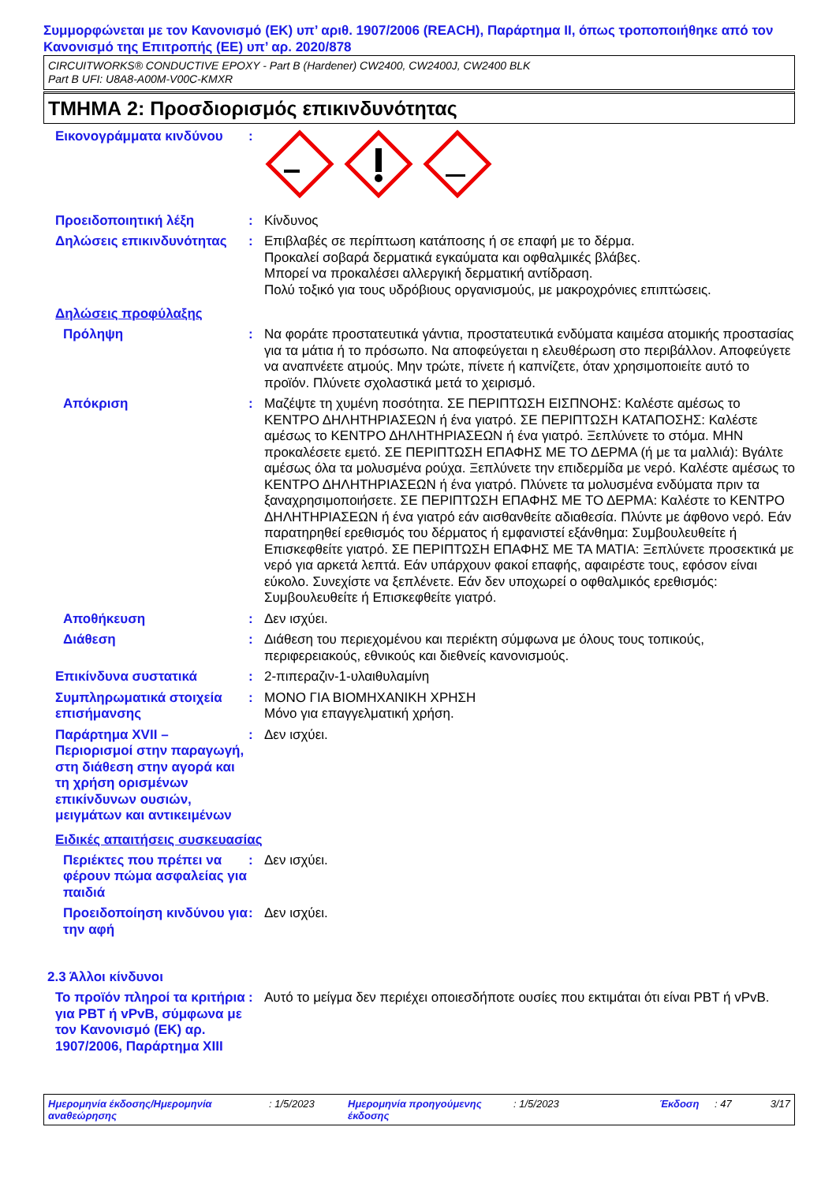Συμμορφώνεται με τον Κανονισμό (ΕΚ) υπ’ αριθ. 1907/2006 (REACH), Παράρτημα II, όπως τροποποιήθηκε από τον Κανονισμό της Επιτροπής (ΕΕ) υπ’ αρ. 2020/878
CIRCUITWORKS® CONDUCTIVE EPOXY - Part B (Hardener) CW2400, CW2400J, CW2400 BLK
Part B UFI: U8A8-A00M-V00C-KMXR
ΤΜΗΜΑ 2: Προσδιορισμός επικινδυνότητας
Εικονογράμματα κινδύνου :
Προειδοποιητική λέξη : Κίνδυνος
Δηλώσεις επικινδυνότητας : Επιβλαβές σε περίπτωση κατάποσης ή σε επαφή με το δέρμα.
Προκαλεί σοβαρά δερματικά εγκαύματα και οφθαλμικές βλάβες.
Μπορεί να προκαλέσει αλλεργική δερματική αντίδραση.
Πολύ τοξικό για τους υδρόβιους οργανισμούς, με μακροχρόνιες επιπτώσεις.
Δηλώσεις προφύλαξης
Πρόληψη : Να φοράτε προστατευτικά γάντια, προστατευτικά ενδύματα καιμέσα ατομικής προστασίας για τα μάτια ή το πρόσωπο. Να αποφεύγεται η ελευθέρωση στο περιβάλλον. Αποφεύγετε να αναπνέετε ατμούς. Μην τρώτε, πίνετε ή καπνίζετε, όταν χρησιμοποιείτε αυτό το προϊόν. Πλύνετε σχολαστικά μετά το χειρισμό.
Απόκριση : Μαζέψτε τη χυμένη ποσότητα. ΣΕ ΠΕΡΙΠΤΩΣΗ ΕΙΣΠΝΟΗΣ: Καλέστε αμέσως το ΚΕΝΤΡΟ ΔΗΛΗΤΗΡΙΑΣΕΩΝ ή ένα γιατρό. ΣΕ ΠΕΡΙΠΤΩΣΗ ΚΑΤΑΠΟΣΗΣ: Καλέστε αμέσως το ΚΕΝΤΡΟ ΔΗΛΗΤΗΡΙΑΣΕΩΝ ή ένα γιατρό. Ξεπλύνετε το στόμα. ΜΗΝ προκαλέσετε εμετό. ΣΕ ΠΕΡΙΠΤΩΣΗ ΕΠΑΦΗΣ ΜΕ ΤΟ ΔΕΡΜΑ (ή με τα μαλλιά): Βγάλτε αμέσως όλα τα μολυσμένα ρούχα. Ξεπλύνετε την επιδερμίδα με νερό. Καλέστε αμέσως το ΚΕΝΤΡΟ ΔΗΛΗΤΗΡΙΑΣΕΩΝ ή ένα γιατρό. Πλύνετε τα μολυσμένα ενδύματα πριν τα ξαναχρησιμοποιήσετε. ΣΕ ΠΕΡΙΠΤΩΣΗ ΕΠΑΦΗΣ ΜΕ ΤΟ ΔΕΡΜΑ: Καλέστε το ΚΕΝΤΡΟ ΔΗΛΗΤΗΡΙΑΣΕΩΝ ή ένα γιατρό εάν αισθανθείτε αδιαθεσία. Πλύντε με άφθονο νερό. Εάν παρατηρηθεί ερεθισμός του δέρματος ή εμφανιστεί εξάνθημα: Συμβουλευθείτε ή Επισκεφθείτε γιατρό. ΣΕ ΠΕΡΙΠΤΩΣΗ ΕΠΑΦΗΣ ΜΕ ΤΑ ΜΑΤΙΑ: Ξεπλύνετε προσεκτικά με νερό για αρκετά λεπτά. Εάν υπάρχουν φακοί επαφής, αφαιρέστε τους, εφόσον είναι εύκολο. Συνεχίστε να ξεπλένετε. Εάν δεν υποχωρεί ο οφθαλμικός ερεθισμός: Συμβουλευθείτε ή Επισκεφθείτε γιατρό.
Αποθήκευση : Δεν ισχύει.
Διάθεση : Διάθεση του περιεχομένου και περιέκτη σύμφωνα με όλους τους τοπικούς, περιφερειακούς, εθνικούς και διεθνείς κανονισμούς.
Επικίνδυνα συστατικά : 2-πιπεραζιν-1-υλαιθυλαμίνη
Συμπληρωματικά στοιχεία επισήμανσης
: ΜΟΝΟ ΓΙΑ ΒΙΟΜΗΧΑΝΙΚΗ ΧΡΗΣΗ
Μόνο για επαγγελματική χρήση.
Παράρτημα XVII – Περιορισμοί στην παραγωγή, στη διάθεση στην αγορά και τη χρήση ορισμένων επικίνδυνων ουσιών, μειγμάτων και αντικειμένων
: Δεν ισχύει.
Ειδικές απαιτήσεις συσκευασίας
Περιέκτες που πρέπει να φέρουν πώμα ασφαλείας για παιδιά
: Δεν ισχύει.
Προειδοποίηση κινδύνου για την αφή
: Δεν ισχύει.
2.3 Άλλοι κίνδυνοι
Το προϊόν πληροί τα κριτήρια για PBT ή vPvB, σύμφωνα με τον Κανονισμό (ΕΚ) αρ. 1907/2006, Παράρτημα XIII
: Αυτό το μείγμα δεν περιέχει οποιεσδήποτε ουσίες που εκτιμάται ότι είναι PBT ή vPvB.
Ημερομηνία έκδοσης/Ημερομηνία αναθεώρησης
: 1/5/2023 Ημερομηνία προηγούμενης έκδοσης
: 1/5/2023 Έκδοση : 47 3/17